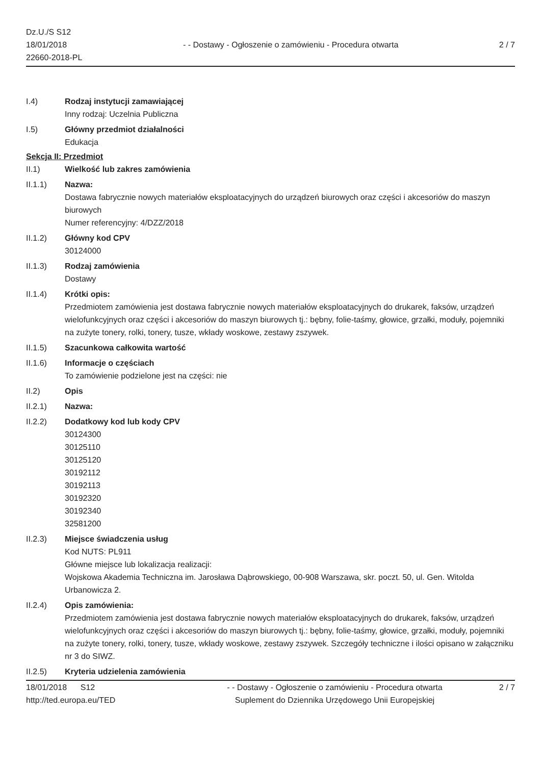Dz.U./S S12
18/01/2018
22660-2018-PL
- - Dostawy - Ogłoszenie o zamówieniu - Procedura otwarta
2 / 7
I.4) Rodzaj instytucji zamawiającej
Inny rodzaj: Uczelnia Publiczna
I.5) Główny przedmiot działalności
Edukacja
Sekcja II: Przedmiot
II.1) Wielkość lub zakres zamówienia
II.1.1) Nazwa:
Dostawa fabrycznie nowych materiałów eksploatacyjnych do urządzeń biurowych oraz części i akcesoriów do maszyn biurowych
Numer referencyjny: 4/DZZ/2018
II.1.2) Główny kod CPV
30124000
II.1.3) Rodzaj zamówienia
Dostawy
II.1.4) Krótki opis:
Przedmiotem zamówienia jest dostawa fabrycznie nowych materiałów eksploatacyjnych do drukarek, faksów, urządzeń wielofunkcyjnych oraz części i akcesoriów do maszyn biurowych tj.: bębny, folie-taśmy, głowice, grzałki, moduły, pojemniki na zużyte tonery, rolki, tonery, tusze, wkłady woskowe, zestawy zszywek.
II.1.5) Szacunkowa całkowita wartość
II.1.6) Informacje o częściach
To zamówienie podzielone jest na części: nie
II.2) Opis
II.2.1) Nazwa:
II.2.2) Dodatkowy kod lub kody CPV
30124300
30125110
30125120
30192112
30192113
30192320
30192340
32581200
II.2.3) Miejsce świadczenia usług
Kod NUTS: PL911
Główne miejsce lub lokalizacja realizacji:
Wojskowa Akademia Techniczna im. Jarosława Dąbrowskiego, 00-908 Warszawa, skr. poczt. 50, ul. Gen. Witolda Urbanowicza 2.
II.2.4) Opis zamówienia:
Przedmiotem zamówienia jest dostawa fabrycznie nowych materiałów eksploatacyjnych do drukarek, faksów, urządzeń wielofunkcyjnych oraz części i akcesoriów do maszyn biurowych tj.: bębny, folie-taśmy, głowice, grzałki, moduły, pojemniki na zużyte tonery, rolki, tonery, tusze, wkłady woskowe, zestawy zszywek. Szczegóły techniczne i ilości opisano w załączniku nr 3 do SIWZ.
II.2.5) Kryteria udzielenia zamówienia
18/01/2018 S12
http://ted.europa.eu/TED
- - Dostawy - Ogłoszenie o zamówieniu - Procedura otwarta
Suplement do Dziennika Urzędowego Unii Europejskiej
2 / 7